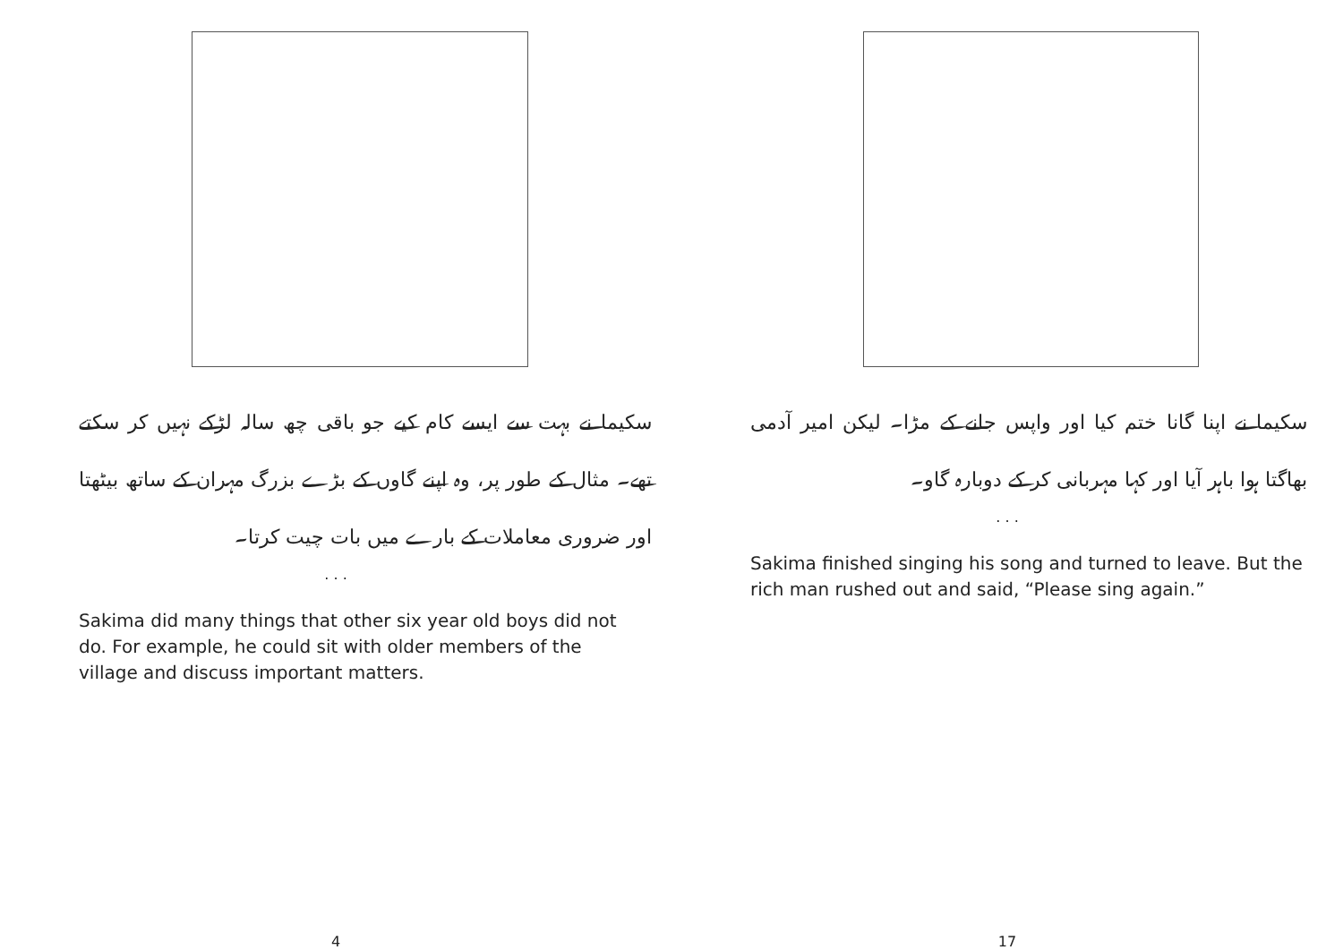سکیما نے بہت سے ایسے کام کیے جو باقی چھ سالہ لڑکے نہیں کر سکتے تھے۔ مثال کے طور پر، وہ اپنے گاوں کے بڑے بزرگ مہران کے ساتھ بیٹھتا اور ضروری معاملات کے بارے میں بات چیت کرتا۔
. . .
Sakima did many things that other six year old boys did not do. For example, he could sit with older members of the village and discuss important matters.
4
سکیما نے اپنا گانا ختم کیا اور واپس جانے کے مڑا۔ لیکن امیر آدمی بھاگتا ہوا باہر آیا اور کہا مہربانی کر کے دوبارہ گاو۔
. . .
Sakima finished singing his song and turned to leave. But the rich man rushed out and said, “Please sing again.”
17